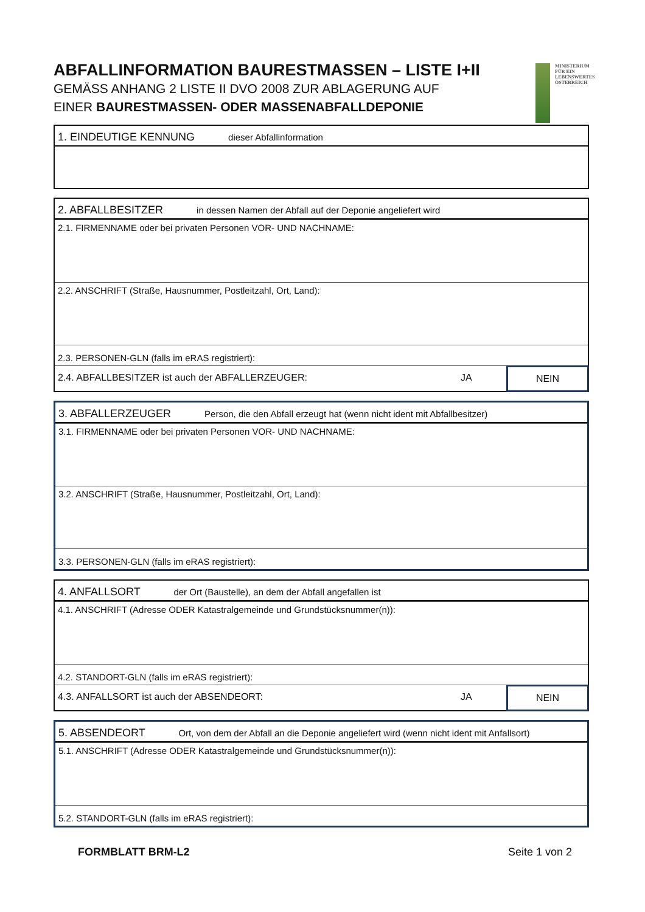ABFALLINFORMATION BAURESTMASSEN – LISTE I+II
GEMÄSS ANHANG 2 LISTE II DVO 2008 ZUR ABLAGERUNG AUF
EINER BAURESTMASSEN- ODER MASSENABFALLDEPONIE
MINISTERIUM
FÜR EIN
LEBENSWERTES
ÖSTERREICH
1. EINDEUTIGE KENNUNG dieser Abfallinformation
2. ABFALLBESITZER in dessen Namen der Abfall auf der Deponie angeliefert wird
2.1. FIRMENNAME oder bei privaten Personen VOR- UND NACHNAME:
2.2. ANSCHRIFT (Straße, Hausnummer, Postleitzahl, Ort, Land):
2.3. PERSONEN-GLN (falls im eRAS registriert):
2.4. ABFALLBESITZER ist auch der ABFALLERZEUGER:
JA NEIN
3. ABFALLERZEUGER Person, die den Abfall erzeugt hat (wenn nicht ident mit Abfallbesitzer)
3.1. FIRMENNAME oder bei privaten Personen VOR- UND NACHNAME:
3.2. ANSCHRIFT (Straße, Hausnummer, Postleitzahl, Ort, Land):
3.3. PERSONEN-GLN (falls im eRAS registriert):
4. ANFALLSORT der Ort (Baustelle), an dem der Abfall angefallen ist
4.1. ANSCHRIFT (Adresse ODER Katastralgemeinde und Grundstücksnummer(n)):
4.2. STANDORT-GLN (falls im eRAS registriert):
4.3. ANFALLSORT ist auch der ABSENDEORT:
JA NEIN
5. ABSENDEORT Ort, von dem der Abfall an die Deponie angeliefert wird (wenn nicht ident mit Anfallsort)
5.1. ANSCHRIFT (Adresse ODER Katastralgemeinde und Grundstücksnummer(n)):
5.2. STANDORT-GLN (falls im eRAS registriert):
FORMBLATT BRM-L2 Seite 1 von 2